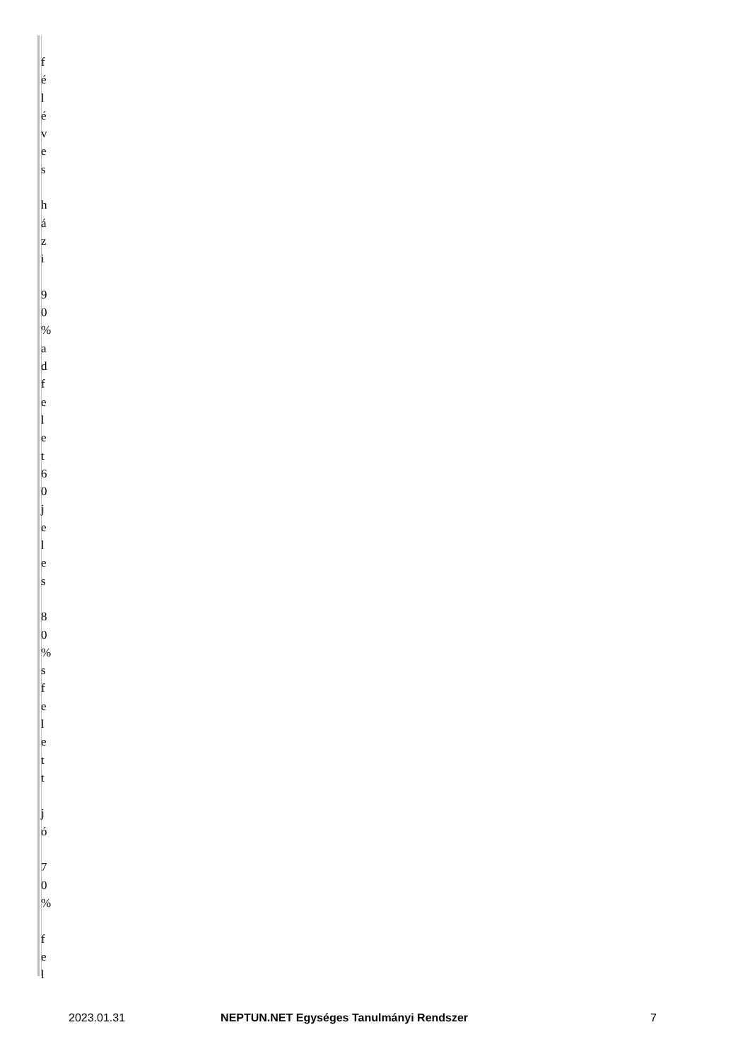| f é l é v e s h á z i 9 0 % a d f e l e t 6 0 j e l e s 8 0 % s f e l e t t j ó 7 0 % f e l |
2023.01.31 NEPTUN.NET Egységes Tanulmányi Rendszer 7